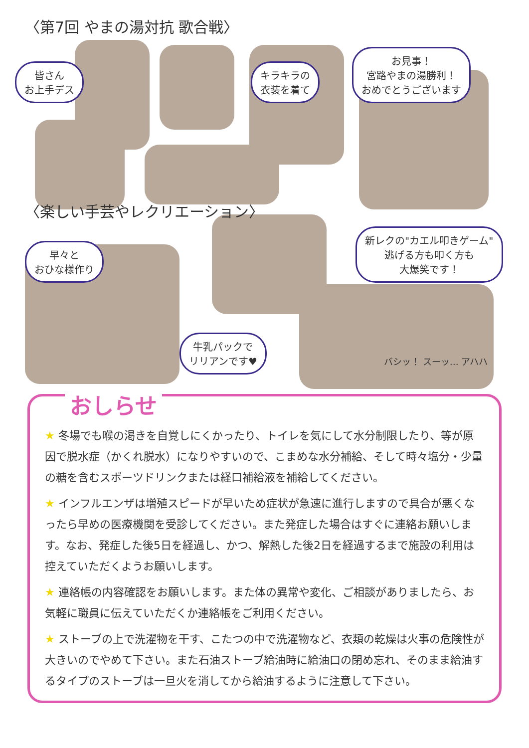〈第7回 やまの湯対抗 歌合戦〉
皆さん
お上手デス キラキラの
衣装を着て お見事！
宮路やまの湯勝利！
おめでとうございます
〈楽しい手芸やレクリエーション〉
早々と
おひな様作り 新レクの"カエル叩きゲーム"
逃げる方も叩く方も
大爆笑です！
牛乳パックで
リリアンです♥ バシッ！ スーッ… アハハ
おしらせ
★ 冬場でも喉の渇きを自覚しにくかったり、トイレを気にして水分制限したり、等が原因で脱水症（かくれ脱水）になりやすいので、こまめな水分補給、そして時々塩分・少量の糖を含むスポーツドリンクまたは経口補給液を補給してください。
★ インフルエンザは増殖スピードが早いため症状が急速に進行しますので具合が悪くなったら早めの医療機関を受診してください。また発症した場合はすぐに連絡お願いします。なお、発症した後5日を経過し、かつ、解熱した後2日を経過するまで施設の利用は控えていただくようお願いします。
★ 連絡帳の内容確認をお願いします。また体の異常や変化、ご相談がありましたら、お気軽に職員に伝えていただくか連絡帳をご利用ください。
★ ストーブの上で洗濯物を干す、こたつの中で洗濯物など、衣類の乾燥は火事の危険性が大きいのでやめて下さい。また石油ストーブ給油時に給油口の閉め忘れ、そのまま給油するタイプのストーブは一旦火を消してから給油するように注意して下さい。